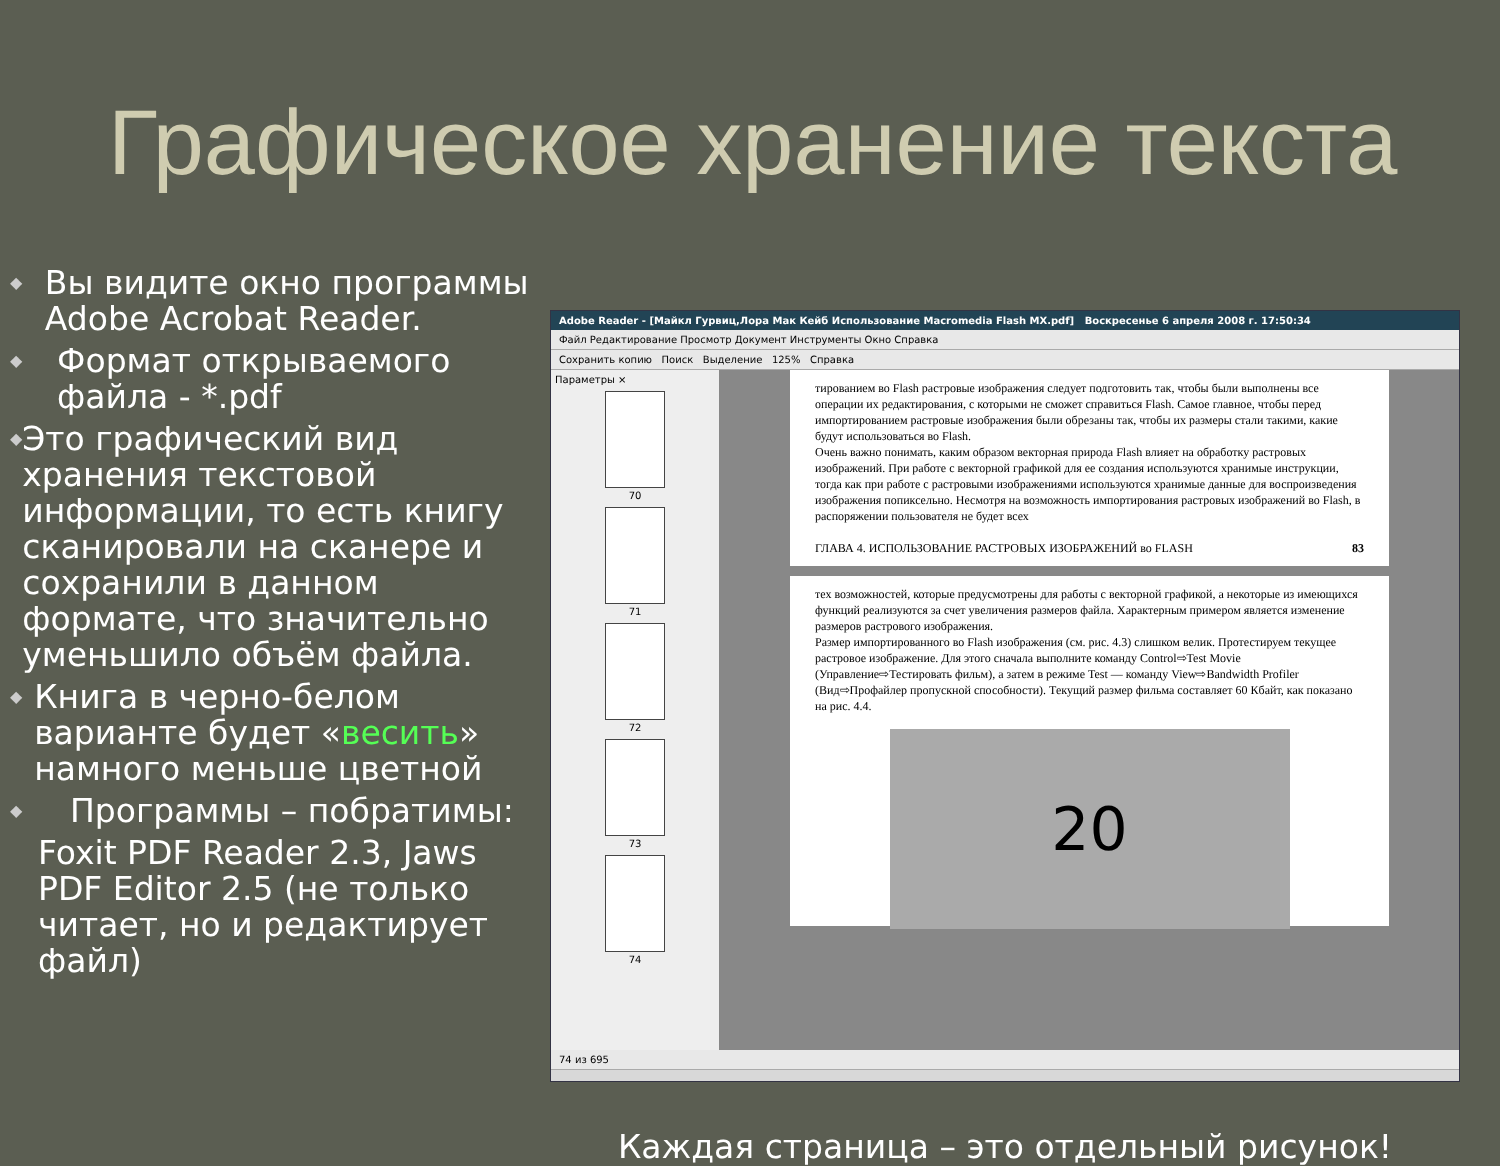Графическое хранение текста
◆ Вы видите окно программы Adobe Acrobat Reader.
◆ Формат открываемого файла - *.pdf
◆ Это графический вид хранения текстовой информации, то есть книгу сканировали на сканере и сохранили в данном формате, что значительно уменьшило объём файла.
◆ Книга в черно-белом варианте будет «весить» намного меньше цветной
◆ Программы – побратимы:
Foxit PDF Reader 2.3, Jaws PDF Editor 2.5 (не только читает, но и редактирует файл)
Adobe Reader - [Майкл Гурвиц,Лора Мак Кейб Использование Macromedia Flash MX.pdf] Воскресенье 6 апреля 2008 г. 17:50:34
Файл Редактирование Просмотр Документ Инструменты Окно Справка
Сохранить копию Поиск Выделение 125% Справка
Параметры ×
70
71
72
73
74
тированием во Flash растровые изображения следует подготовить так, чтобы были выполнены все операции их редактирования, с которыми не сможет справиться Flash. Самое главное, чтобы перед импортированием растровые изображения были обрезаны так, чтобы их размеры стали такими, какие будут использоваться во Flash.
Очень важно понимать, каким образом векторная природа Flash влияет на обработку растровых изображений. При работе с векторной графикой для ее создания используются хранимые инструкции, тогда как при работе с растровыми изображениями используются хранимые данные для воспроизведения изображения попиксельно. Несмотря на возможность импортирования растровых изображений во Flash, в распоряжении пользователя не будет всех
ГЛАВА 4. ИСПОЛЬЗОВАНИЕ РАСТРОВЫХ ИЗОБРАЖЕНИЙ во FLASH 83
тех возможностей, которые предусмотрены для работы с векторной графикой, а некоторые из имеющихся функций реализуются за счет увеличения размеров файла. Характерным примером является изменение размеров растрового изображения.
Размер импортированного во Flash изображения (см. рис. 4.3) слишком велик. Протестируем текущее растровое изображение. Для этого сначала выполните команду Control⇨Test Movie (Управление⇨Тестировать фильм), а затем в режиме Test — команду View⇨Bandwidth Profiler (Вид⇨Профайлер пропускной способности). Текущий размер фильма составляет 60 Кбайт, как показано на рис. 4.4.
20
74 из 695
Каждая страница – это отдельный рисунок!